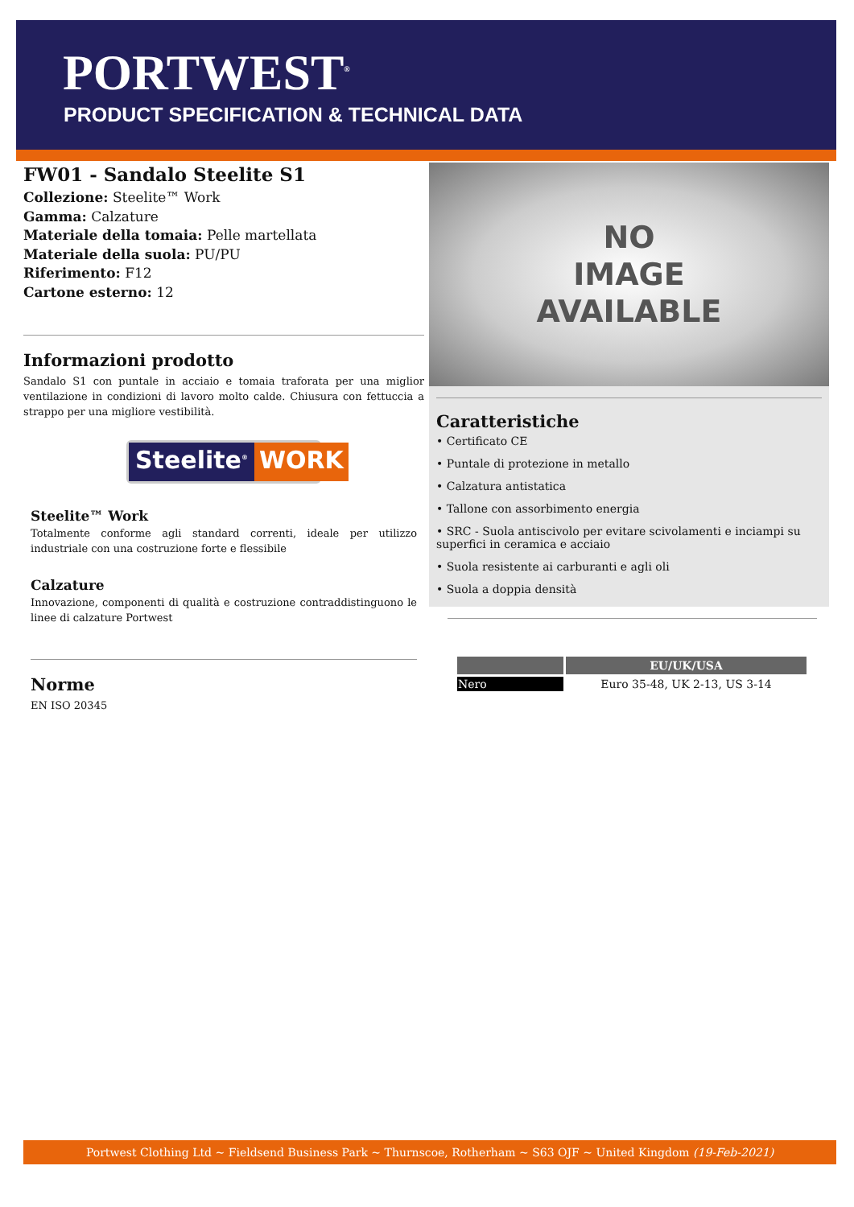PORTWEST<sup>®</sup>
PRODUCT SPECIFICATION & TECHNICAL DATA
FW01 - Sandalo Steelite S1
Collezione: Steelite™ Work
Gamma: Calzature
Materiale della tomaia: Pelle martellata
Materiale della suola: PU/PU
Riferimento: F12
Cartone esterno: 12
Informazioni prodotto
Sandalo S1 con puntale in acciaio e tomaia traforata per una miglior ventilazione in condizioni di lavoro molto calde. Chiusura con fettuccia a strappo per una migliore vestibilità.
Steelite<sup>®</sup> WORK
Steelite™ Work
Totalmente conforme agli standard correnti, ideale per utilizzo industriale con una costruzione forte e flessibile
Calzature
Innovazione, componenti di qualità e costruzione contraddistinguono le linee di calzature Portwest
Norme
EN ISO 20345
NO
IMAGE
AVAILABLE
Caratteristiche
• Certificato CE
• Puntale di protezione in metallo
• Calzatura antistatica
• Tallone con assorbimento energia
• SRC - Suola antiscivolo per evitare scivolamenti e inciampi su superfici in ceramica e acciaio
• Suola resistente ai carburanti e agli oli
• Suola a doppia densità
| | EU/UK/USA |
| --- | --- |
| Nero | Euro 35-48, UK 2-13, US 3-14 |
Portwest Clothing Ltd ~ Fieldsend Business Park ~ Thurnscoe, Rotherham ~ S63 OJF ~ United Kingdom (19-Feb-2021)